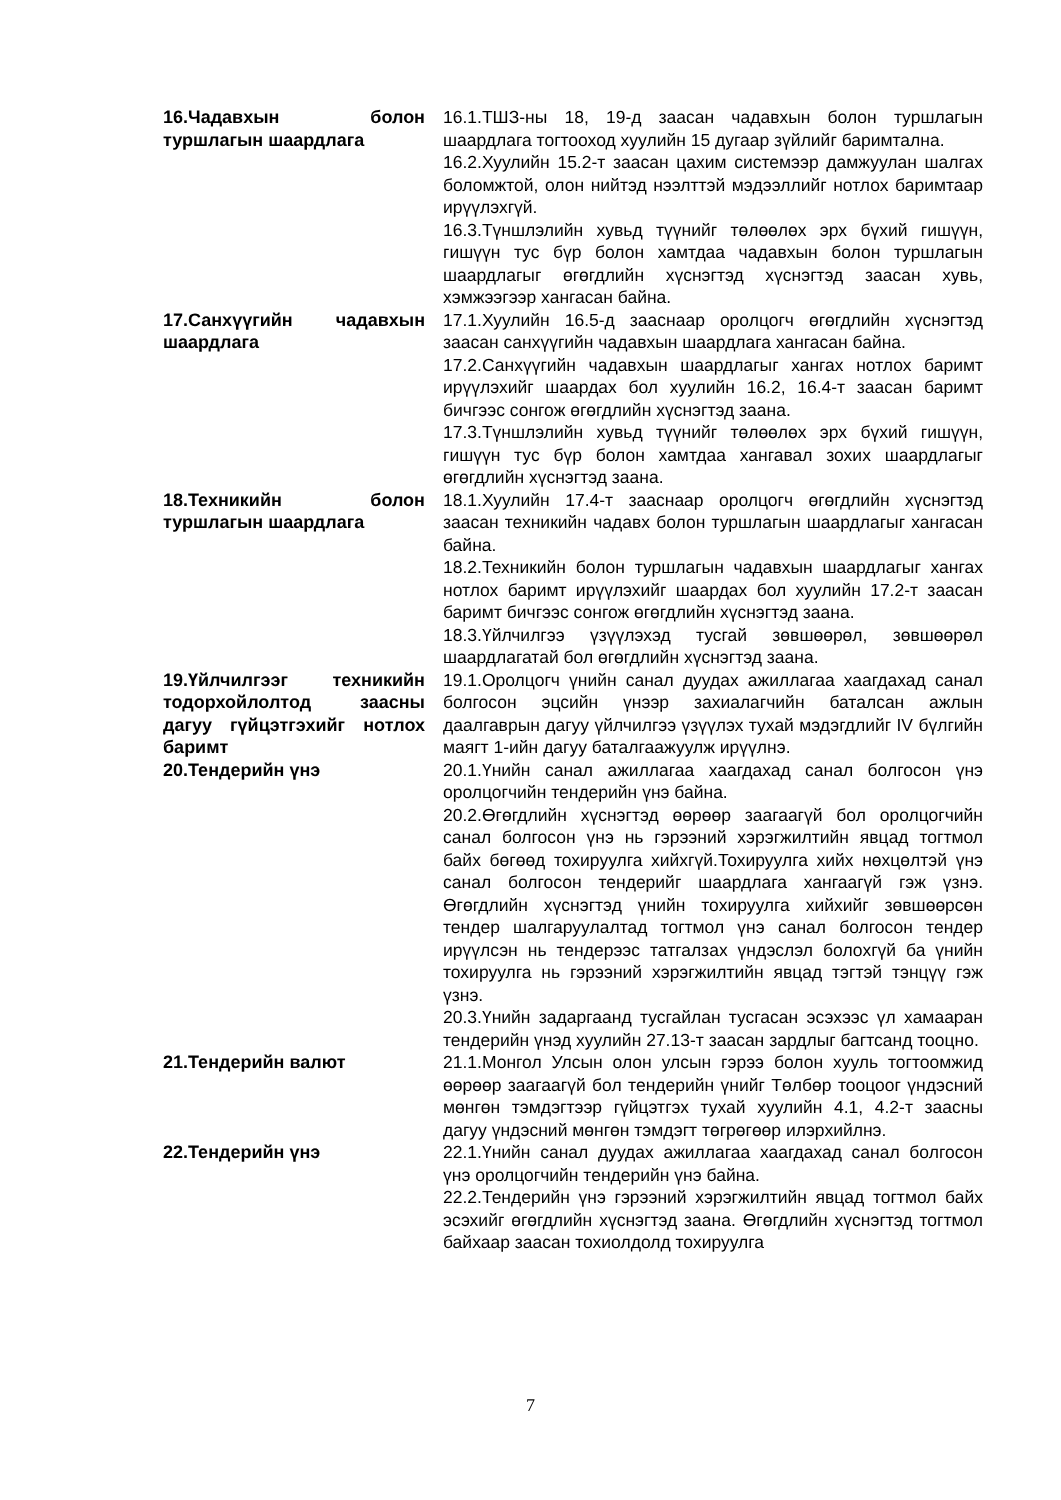16.Чадавхын болон туршлагын шаардлага
16.1.ТШЗ-ны 18, 19-д заасан чадавхын болон туршлагын шаардлага тогтооход хуулийн 15 дугаар зүйлийг баримтална.
16.2.Хуулийн 15.2-т заасан цахим системээр дамжуулан шалгах боломжтой, олон нийтэд нээлттэй мэдээллийг нотлох баримтаар ирүүлэхгүй.
16.3.Түншлэлийн хувьд түүнийг төлөөлөх эрх бүхий гишүүн, гишүүн тус бүр болон хамтдаа чадавхын болон туршлагын шаардлагыг өгөгдлийн хүснэгтэд хүснэгтэд заасан хувь, хэмжээгээр хангасан байна.
17.Санхүүгийн чадавхын шаардлага
17.1.Хуулийн 16.5-д зааснаар оролцогч өгөгдлийн хүснэгтэд заасан санхүүгийн чадавхын шаардлага хангасан байна.
17.2.Санхүүгийн чадавхын шаардлагыг хангах нотлох баримт ирүүлэхийг шаардах бол хуулийн 16.2, 16.4-т заасан баримт бичгээс сонгож өгөгдлийн хүснэгтэд заана.
17.3.Түншлэлийн хувьд түүнийг төлөөлөх эрх бүхий гишүүн, гишүүн тус бүр болон хамтдаа хангавал зохих шаардлагыг өгөгдлийн хүснэгтэд заана.
18.Техникийн болон туршлагын шаардлага
18.1.Хуулийн 17.4-т зааснаар оролцогч өгөгдлийн хүснэгтэд заасан техникийн чадавх болон туршлагын шаардлагыг хангасан байна.
18.2.Техникийн болон туршлагын чадавхын шаардлагыг хангах нотлох баримт ирүүлэхийг шаардах бол хуулийн 17.2-т заасан баримт бичгээс сонгож өгөгдлийн хүснэгтэд заана.
18.3.Үйлчилгээ үзүүлэхэд тусгай зөвшөөрөл, зөвшөөрөл шаардлагатай бол өгөгдлийн хүснэгтэд заана.
19.Үйлчилгээг техникийн тодорхойлолтод заасны дагуу гүйцэтгэхийг нотлох баримт
19.1.Оролцогч үнийн санал дуудах ажиллагаа хаагдахад санал болгосон эцсийн үнээр захиалагчийн баталсан ажлын даалгаврын дагуу үйлчилгээ үзүүлэх тухай мэдэгдлийг IV бүлгийн маягт 1-ийн дагуу баталгаажуулж ирүүлнэ.
20.Тендерийн үнэ 20.1.Үнийн санал ажиллагаа хаагдахад санал болгосон үнэ оролцогчийн тендерийн үнэ байна.
20.2.Өгөгдлийн хүснэгтэд өөрөөр заагаагүй бол оролцогчийн санал болгосон үнэ нь гэрээний хэрэгжилтийн явцад тогтмол байх бөгөөд тохируулга хийхгүй.Тохируулга хийх нөхцөлтэй үнэ санал болгосон тендерийг шаардлага хангаагүй гэж үзнэ. Өгөгдлийн хүснэгтэд үнийн тохируулга хийхийг зөвшөөрсөн тендер шалгаруулалтад тогтмол үнэ санал болгосон тендер ирүүлсэн нь тендерээс татгалзах үндэслэл болохгүй ба үнийн тохируулга нь гэрээний хэрэгжилтийн явцад тэгтэй тэнцүү гэж үзнэ.
20.3.Үнийн задаргаанд тусгайлан тусгасан эсэхээс үл хамааран тендерийн үнэд хуулийн 27.13-т заасан зардлыг багтсанд тооцно.
21.Тендерийн валют 21.1.Монгол Улсын олон улсын гэрээ болон хууль тогтоомжид өөрөөр заагаагүй бол тендерийн үнийг Төлбөр тооцоог үндэсний мөнгөн тэмдэгтээр гүйцэтгэх тухай хуулийн 4.1, 4.2-т заасны дагуу үндэсний мөнгөн тэмдэгт төгрөгөөр илэрхийлнэ.
22.Тендерийн үнэ 22.1.Үнийн санал дуудах ажиллагаа хаагдахад санал болгосон үнэ оролцогчийн тендерийн үнэ байна.
22.2.Тендерийн үнэ гэрээний хэрэгжилтийн явцад тогтмол байх эсэхийг өгөгдлийн хүснэгтэд заана. Өгөгдлийн хүснэгтэд тогтмол байхаар заасан тохиолдолд тохируулга
7